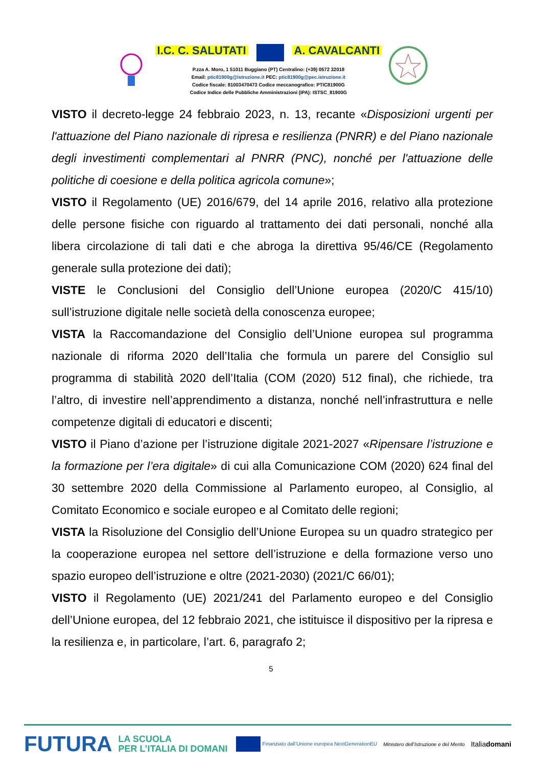I.C. C. SALUTATI A. CAVALCANTI
P.zza A. Moro, 1 51011 Buggiano (PT) Centralino: (+39) 0572 32018
Email: ptic81900g@istruzione.it PEC: ptic81900g@pec.istruzione.it
Codice fiscale: 81003470473 Codice meccanografico: PTIC81900G
Codice Indice delle Pubbliche Amministrazioni (IPA): ISTSC_81900G
VISTO il decreto-legge 24 febbraio 2023, n. 13, recante «Disposizioni urgenti per l'attuazione del Piano nazionale di ripresa e resilienza (PNRR) e del Piano nazionale degli investimenti complementari al PNRR (PNC), nonché per l'attuazione delle politiche di coesione e della politica agricola comune»;
VISTO il Regolamento (UE) 2016/679, del 14 aprile 2016, relativo alla protezione delle persone fisiche con riguardo al trattamento dei dati personali, nonché alla libera circolazione di tali dati e che abroga la direttiva 95/46/CE (Regolamento generale sulla protezione dei dati);
VISTE le Conclusioni del Consiglio dell’Unione europea (2020/C 415/10) sull’istruzione digitale nelle società della conoscenza europee;
VISTA la Raccomandazione del Consiglio dell’Unione europea sul programma nazionale di riforma 2020 dell’Italia che formula un parere del Consiglio sul programma di stabilità 2020 dell’Italia (COM (2020) 512 final), che richiede, tra l’altro, di investire nell’apprendimento a distanza, nonché nell’infrastruttura e nelle competenze digitali di educatori e discenti;
VISTO il Piano d’azione per l’istruzione digitale 2021-2027 «Ripensare l’istruzione e la formazione per l’era digitale» di cui alla Comunicazione COM (2020) 624 final del 30 settembre 2020 della Commissione al Parlamento europeo, al Consiglio, al Comitato Economico e sociale europeo e al Comitato delle regioni;
VISTA la Risoluzione del Consiglio dell’Unione Europea su un quadro strategico per la cooperazione europea nel settore dell’istruzione e della formazione verso uno spazio europeo dell’istruzione e oltre (2021-2030) (2021/C 66/01);
VISTO il Regolamento (UE) 2021/241 del Parlamento europeo e del Consiglio dell’Unione europea, del 12 febbraio 2021, che istituisce il dispositivo per la ripresa e la resilienza e, in particolare, l’art. 6, paragrafo 2;
5
FUTURA LA SCUOLA
PER L’ITALIA DI DOMANI Finanziato dall’Unione europea NextGenerationEU Ministero dell’Istruzione e del Merito Italiadomani